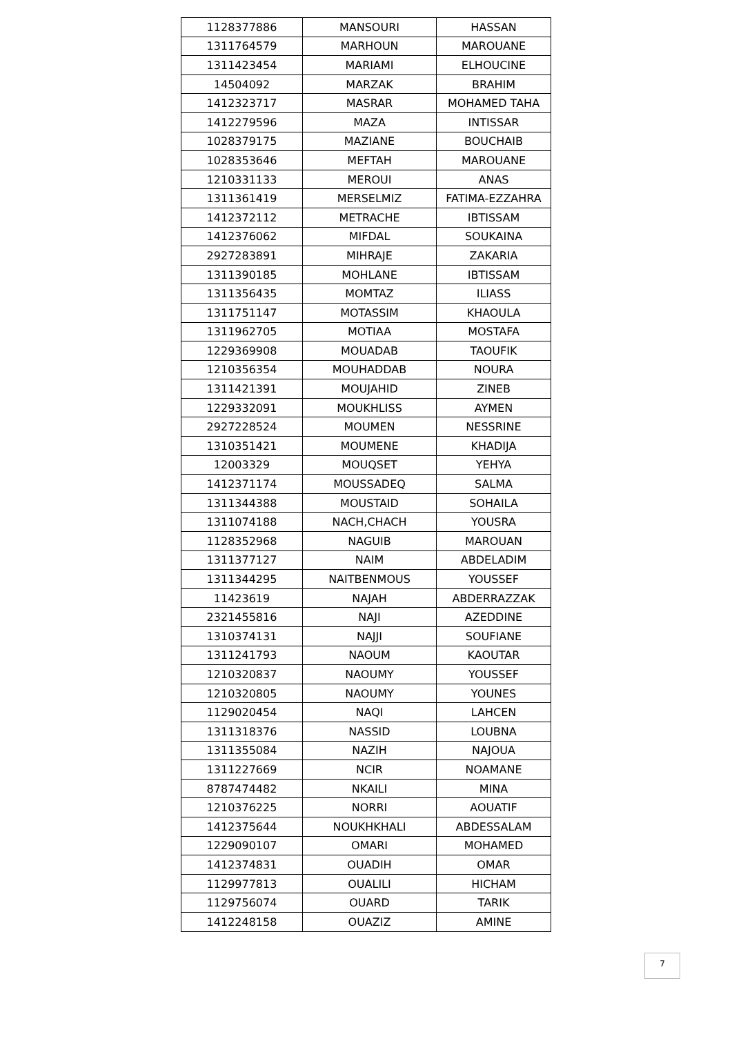| 1128377886 | MANSOURI | HASSAN |
| 1311764579 | MARHOUN | MAROUANE |
| 1311423454 | MARIAMI | ELHOUCINE |
| 14504092 | MARZAK | BRAHIM |
| 1412323717 | MASRAR | MOHAMED TAHA |
| 1412279596 | MAZA | INTISSAR |
| 1028379175 | MAZIANE | BOUCHAIB |
| 1028353646 | MEFTAH | MAROUANE |
| 1210331133 | MEROUI | ANAS |
| 1311361419 | MERSELMIZ | FATIMA-EZZAHRA |
| 1412372112 | METRACHE | IBTISSAM |
| 1412376062 | MIFDAL | SOUKAINA |
| 2927283891 | MIHRAJE | ZAKARIA |
| 1311390185 | MOHLANE | IBTISSAM |
| 1311356435 | MOMTAZ | ILIASS |
| 1311751147 | MOTASSIM | KHAOULA |
| 1311962705 | MOTIAA | MOSTAFA |
| 1229369908 | MOUADAB | TAOUFIK |
| 1210356354 | MOUHADDAB | NOURA |
| 1311421391 | MOUJAHID | ZINEB |
| 1229332091 | MOUKHLISS | AYMEN |
| 2927228524 | MOUMEN | NESSRINE |
| 1310351421 | MOUMENE | KHADIJA |
| 12003329 | MOUQSET | YEHYA |
| 1412371174 | MOUSSADEQ | SALMA |
| 1311344388 | MOUSTAID | SOHAILA |
| 1311074188 | NACH,CHACH | YOUSRA |
| 1128352968 | NAGUIB | MAROUAN |
| 1311377127 | NAIM | ABDELADIM |
| 1311344295 | NAITBENMOUS | YOUSSEF |
| 11423619 | NAJAH | ABDERRAZZAK |
| 2321455816 | NAJI | AZEDDINE |
| 1310374131 | NAJJI | SOUFIANE |
| 1311241793 | NAOUM | KAOUTAR |
| 1210320837 | NAOUMY | YOUSSEF |
| 1210320805 | NAOUMY | YOUNES |
| 1129020454 | NAQI | LAHCEN |
| 1311318376 | NASSID | LOUBNA |
| 1311355084 | NAZIH | NAJOUA |
| 1311227669 | NCIR | NOAMANE |
| 8787474482 | NKAILI | MINA |
| 1210376225 | NORRI | AOUATIF |
| 1412375644 | NOUKHKHALI | ABDESSALAM |
| 1229090107 | OMARI | MOHAMED |
| 1412374831 | OUADIH | OMAR |
| 1129977813 | OUALILI | HICHAM |
| 1129756074 | OUARD | TARIK |
| 1412248158 | OUAZIZ | AMINE |
7